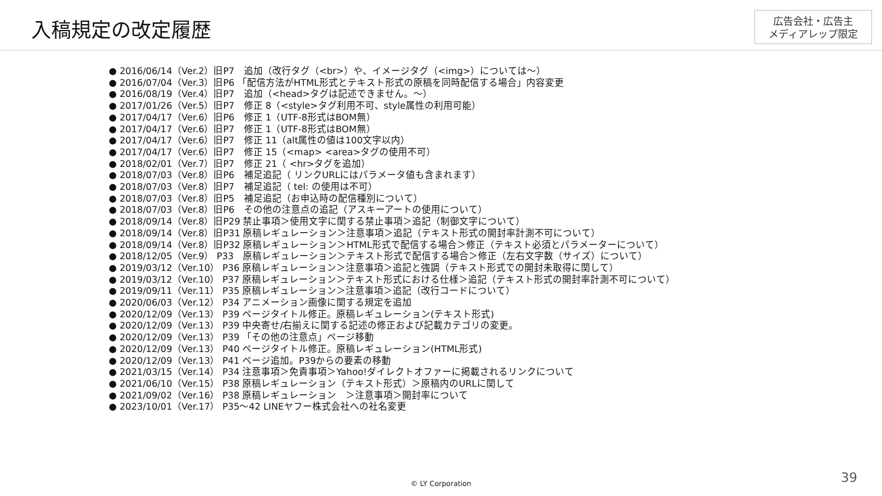入稿規定の改定履歴
広告会社・広告主
メディアレップ限定
● 2016/06/14（Ver.2）旧P7　追加（改行タグ（<br>）や、イメージタグ（<img>）については～）
● 2016/07/04（Ver.3）旧P6 「配信方法がHTML形式とテキスト形式の原稿を同時配信する場合」内容変更
● 2016/08/19（Ver.4）旧P7　追加（<head>タグは記述できません。～）
● 2017/01/26（Ver.5）旧P7　修正 8（<style>タグ利用不可、style属性の利用可能）
● 2017/04/17（Ver.6）旧P6　修正 1（UTF-8形式はBOM無）
● 2017/04/17（Ver.6）旧P7　修正 1（UTF-8形式はBOM無）
● 2017/04/17（Ver.6）旧P7　修正 11（alt属性の値は100文字以内）
● 2017/04/17（Ver.6）旧P7　修正 15（<map> <area>タグの使用不可）
● 2018/02/01（Ver.7）旧P7　修正 21（ <hr>タグを追加）
● 2018/07/03（Ver.8）旧P6　補足追記（ リンクURLにはパラメータ値も含まれます）
● 2018/07/03（Ver.8）旧P7　補足追記（ tel: の使用は不可）
● 2018/07/03（Ver.8）旧P5　補足追記（お申込時の配信種別について）
● 2018/07/03（Ver.8）旧P6　その他の注意点の追記（アスキーアートの使用について）
● 2018/09/14（Ver.8）旧P29 禁止事項＞使用文字に関する禁止事項＞追記（制御文字について）
● 2018/09/14（Ver.8）旧P31 原稿レギュレーション＞注意事項＞追記（テキスト形式の開封率計測不可について）
● 2018/09/14（Ver.8）旧P32 原稿レギュレーション＞HTML形式で配信する場合＞修正（テキスト必須とパラメーターについて）
● 2018/12/05（Ver.9） P33　原稿レギュレーション＞テキスト形式で配信する場合＞修正（左右文字数（サイズ）について）
● 2019/03/12（Ver.10） P36 原稿レギュレーション＞注意事項＞追記と強調（テキスト形式での開封未取得に関して）
● 2019/03/12（Ver.10） P37 原稿レギュレーション＞テキスト形式における仕様＞追記（テキスト形式の開封率計測不可について）
● 2019/09/11（Ver.11） P35 原稿レギュレーション＞注意事項＞追記（改行コードについて）
● 2020/06/03（Ver.12） P34 アニメーション画像に関する規定を追加
● 2020/12/09（Ver.13） P39 ページタイトル修正。原稿レギュレーション(テキスト形式)
● 2020/12/09（Ver.13） P39 中央寄せ/右揃えに関する記述の修正および記載カテゴリの変更。
● 2020/12/09（Ver.13） P39 「その他の注意点」ページ移動
● 2020/12/09（Ver.13） P40 ページタイトル修正。原稿レギュレーション(HTML形式)
● 2020/12/09（Ver.13） P41 ページ追加。P39からの要素の移動
● 2021/03/15（Ver.14） P34 注意事項＞免責事項＞Yahoo!ダイレクトオファーに掲載されるリンクについて
● 2021/06/10（Ver.15） P38 原稿レギュレーション（テキスト形式）＞原稿内のURLに関して
● 2021/09/02（Ver.16） P38 原稿レギュレーション　＞注意事項＞開封率について
● 2023/10/01（Ver.17） P35～42 LINEヤフー株式会社への社名変更
© LY Corporation 39